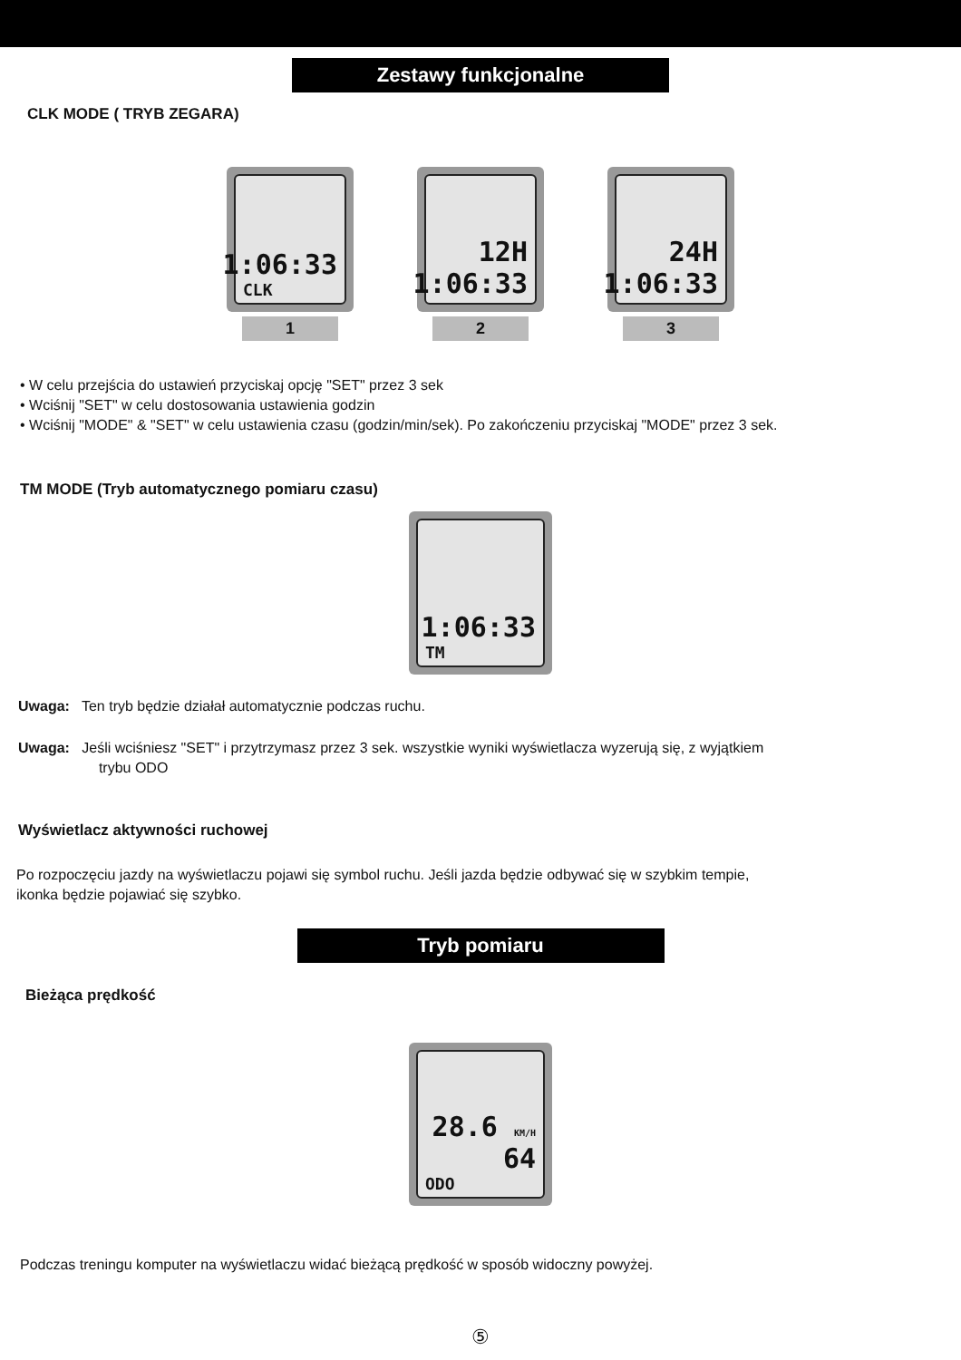Zestawy funkcjonalne
CLK MODE ( TRYB ZEGARA)
1:06:33
CLK
1
12H
1:06:33
2
24H
1:06:33
3
• W celu przejścia do ustawień przyciskaj opcję "SET" przez 3 sek
• Wciśnij "SET" w celu dostosowania ustawienia godzin
• Wciśnij "MODE" & "SET" w celu ustawienia czasu (godzin/min/sek). Po zakończeniu przyciskaj "MODE" przez 3 sek.
TM MODE (Tryb automatycznego pomiaru czasu)
1:06:33
TM
Uwaga: Ten tryb będzie działał automatycznie podczas ruchu.
Uwaga: Jeśli wciśniesz "SET" i przytrzymasz przez 3 sek. wszystkie wyniki wyświetlacza wyzerują się, z wyjątkiem
trybu ODO
Wyświetlacz aktywności ruchowej
Po rozpoczęciu jazdy na wyświetlaczu pojawi się symbol ruchu. Jeśli jazda będzie odbywać się w szybkim tempie,
ikonka będzie pojawiać się szybko.
Tryb pomiaru
Bieżąca prędkość
28.6 KM/H
64
ODO
Podczas treningu komputer na wyświetlaczu widać bieżącą prędkość w sposób widoczny powyżej.
⑤